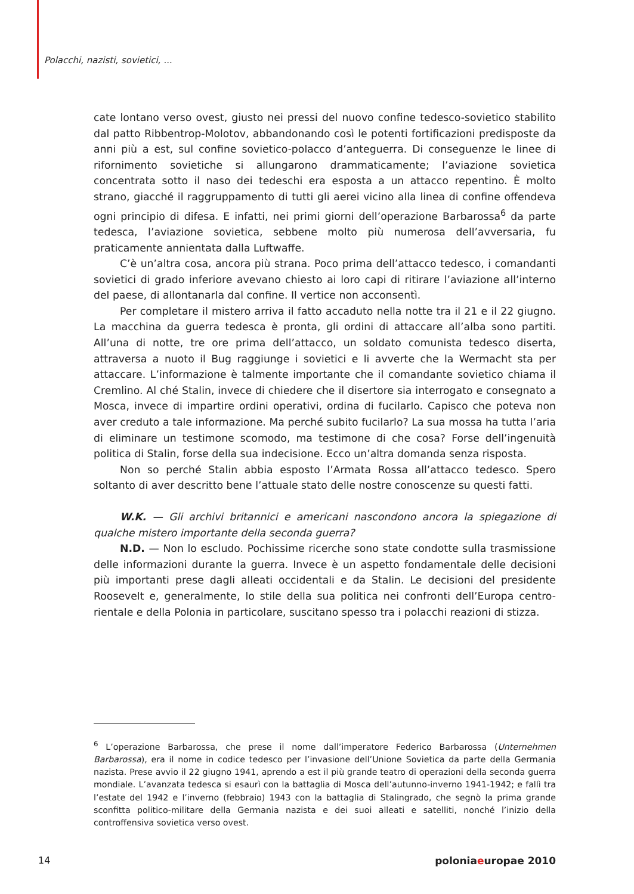Polacchi, nazisti, sovietici, ...
cate lontano verso ovest, giusto nei pressi del nuovo confine tedesco-sovietico stabilito dal patto Ribbentrop-Molotov, abbandonando così le potenti fortificazioni predisposte da anni più a est, sul confine sovietico-polacco d’anteguerra. Di conseguenze le linee di rifornimento sovietiche si allungarono drammaticamente; l’aviazione sovietica concentrata sotto il naso dei tedeschi era esposta a un attacco repentino. È molto strano, giacché il raggruppamento di tutti gli aerei vicino alla linea di confine offendeva ogni principio di difesa. E infatti, nei primi giorni dell’operazione Barbarossa<sup>6</sup> da parte tedesca, l’aviazione sovietica, sebbene molto più numerosa dell’avversaria, fu praticamente annientata dalla Luftwaffe.
C’è un’altra cosa, ancora più strana. Poco prima dell’attacco tedesco, i comandanti sovietici di grado inferiore avevano chiesto ai loro capi di ritirare l’aviazione all’interno del paese, di allontanarla dal confine. Il vertice non acconsentì.
Per completare il mistero arriva il fatto accaduto nella notte tra il 21 e il 22 giugno. La macchina da guerra tedesca è pronta, gli ordini di attaccare all’alba sono partiti. All’una di notte, tre ore prima dell’attacco, un soldato comunista tedesco diserta, attraversa a nuoto il Bug raggiunge i sovietici e li avverte che la Wermacht sta per attaccare. L’informazione è talmente importante che il comandante sovietico chiama il Cremlino. Al ché Stalin, invece di chiedere che il disertore sia interrogato e consegnato a Mosca, invece di impartire ordini operativi, ordina di fucilarlo. Capisco che poteva non aver creduto a tale informazione. Ma perché subito fucilarlo? La sua mossa ha tutta l’aria di eliminare un testimone scomodo, ma testimone di che cosa? Forse dell’ingenuità politica di Stalin, forse della sua indecisione. Ecco un’altra domanda senza risposta.
Non so perché Stalin abbia esposto l’Armata Rossa all’attacco tedesco. Spero soltanto di aver descritto bene l’attuale stato delle nostre conoscenze su questi fatti.
W.K. — Gli archivi britannici e americani nascondono ancora la spiegazione di qualche mistero importante della seconda guerra?
N.D. — Non lo escludo. Pochissime ricerche sono state condotte sulla trasmissione delle informazioni durante la guerra. Invece è un aspetto fondamentale delle decisioni più importanti prese dagli alleati occidentali e da Stalin. Le decisioni del presidente Roosevelt e, generalmente, lo stile della sua politica nei confronti dell’Europa centro-rientale e della Polonia in particolare, suscitano spesso tra i polacchi reazioni di stizza.
<sup>6</sup> L’operazione Barbarossa, che prese il nome dall’imperatore Federico Barbarossa (Unternehmen Barbarossa), era il nome in codice tedesco per l’invasione dell’Unione Sovietica da parte della Germania nazista. Prese avvio il 22 giugno 1941, aprendo a est il più grande teatro di operazioni della seconda guerra mondiale. L’avanzata tedesca si esaurì con la battaglia di Mosca dell’autunno-inverno 1941-1942; e fallì tra l’estate del 1942 e l’inverno (febbraio) 1943 con la battaglia di Stalingrado, che segnò la prima grande sconfitta politico-militare della Germania nazista e dei suoi alleati e satelliti, nonché l’inizio della controffensiva sovietica verso ovest.
14 poloniaeuropae 2010